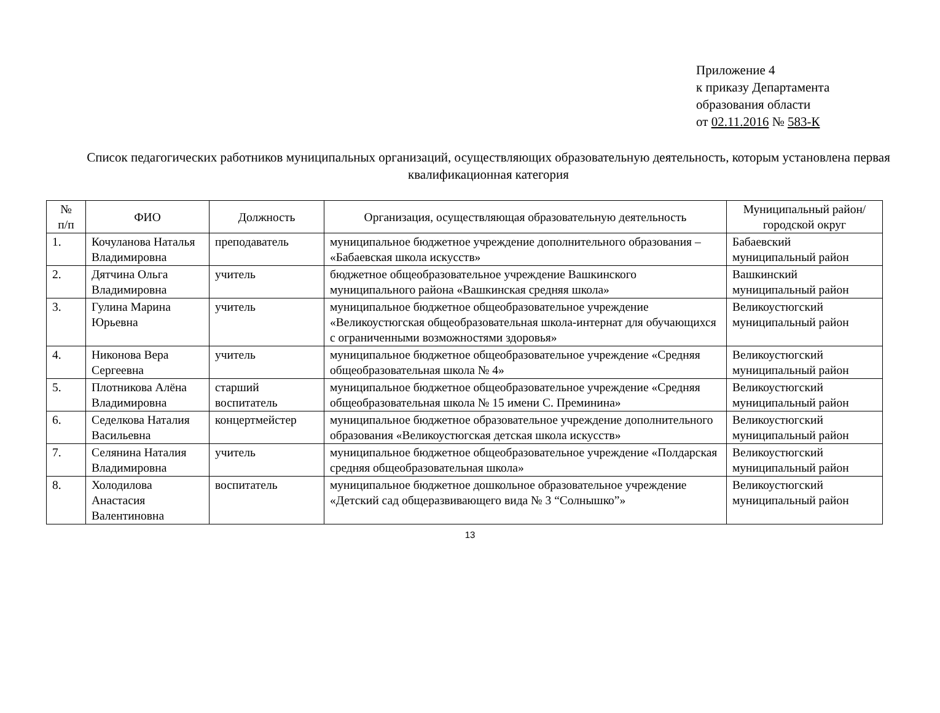Приложение 4
к приказу Департамента
образования области
от 02.11.2016 № 583-К
Список педагогических работников муниципальных организаций, осуществляющих образовательную деятельность, которым установлена первая квалификационная категория
| № п/п | ФИО | Должность | Организация, осуществляющая образовательную деятельность | Муниципальный район/городской округ |
| --- | --- | --- | --- | --- |
| 1. | Кочуланова Наталья Владимировна | преподаватель | муниципальное бюджетное учреждение дополнительного образования – «Бабаевская школа искусств» | Бабаевский муниципальный район |
| 2. | Дятчина Ольга Владимировна | учитель | бюджетное общеобразовательное учреждение Вашкинского муниципального района «Вашкинская средняя школа» | Вашкинский муниципальный район |
| 3. | Гулина Марина Юрьевна | учитель | муниципальное бюджетное общеобразовательное учреждение «Великоустюгская общеобразовательная школа-интернат для обучающихся с ограниченными возможностями здоровья» | Великоустюгский муниципальный район |
| 4. | Никонова Вера Сергеевна | учитель | муниципальное бюджетное общеобразовательное учреждение «Средняя общеобразовательная школа № 4» | Великоустюгский муниципальный район |
| 5. | Плотникова Алёна Владимировна | старший воспитатель | муниципальное бюджетное общеобразовательное учреждение «Средняя общеобразовательная школа № 15 имени С. Преминина» | Великоустюгский муниципальный район |
| 6. | Седелкова Наталия Васильевна | концертмейстер | муниципальное бюджетное образовательное учреждение дополнительного образования «Великоустюгская детская школа искусств» | Великоустюгский муниципальный район |
| 7. | Селянина Наталия Владимировна | учитель | муниципальное бюджетное общеобразовательное учреждение «Полдарская средняя общеобразовательная школа» | Великоустюгский муниципальный район |
| 8. | Холодилова Анастасия Валентиновна | воспитатель | муниципальное бюджетное дошкольное образовательное учреждение «Детский сад общеразвивающего вида № 3 “Солнышко”» | Великоустюгский муниципальный район |
13